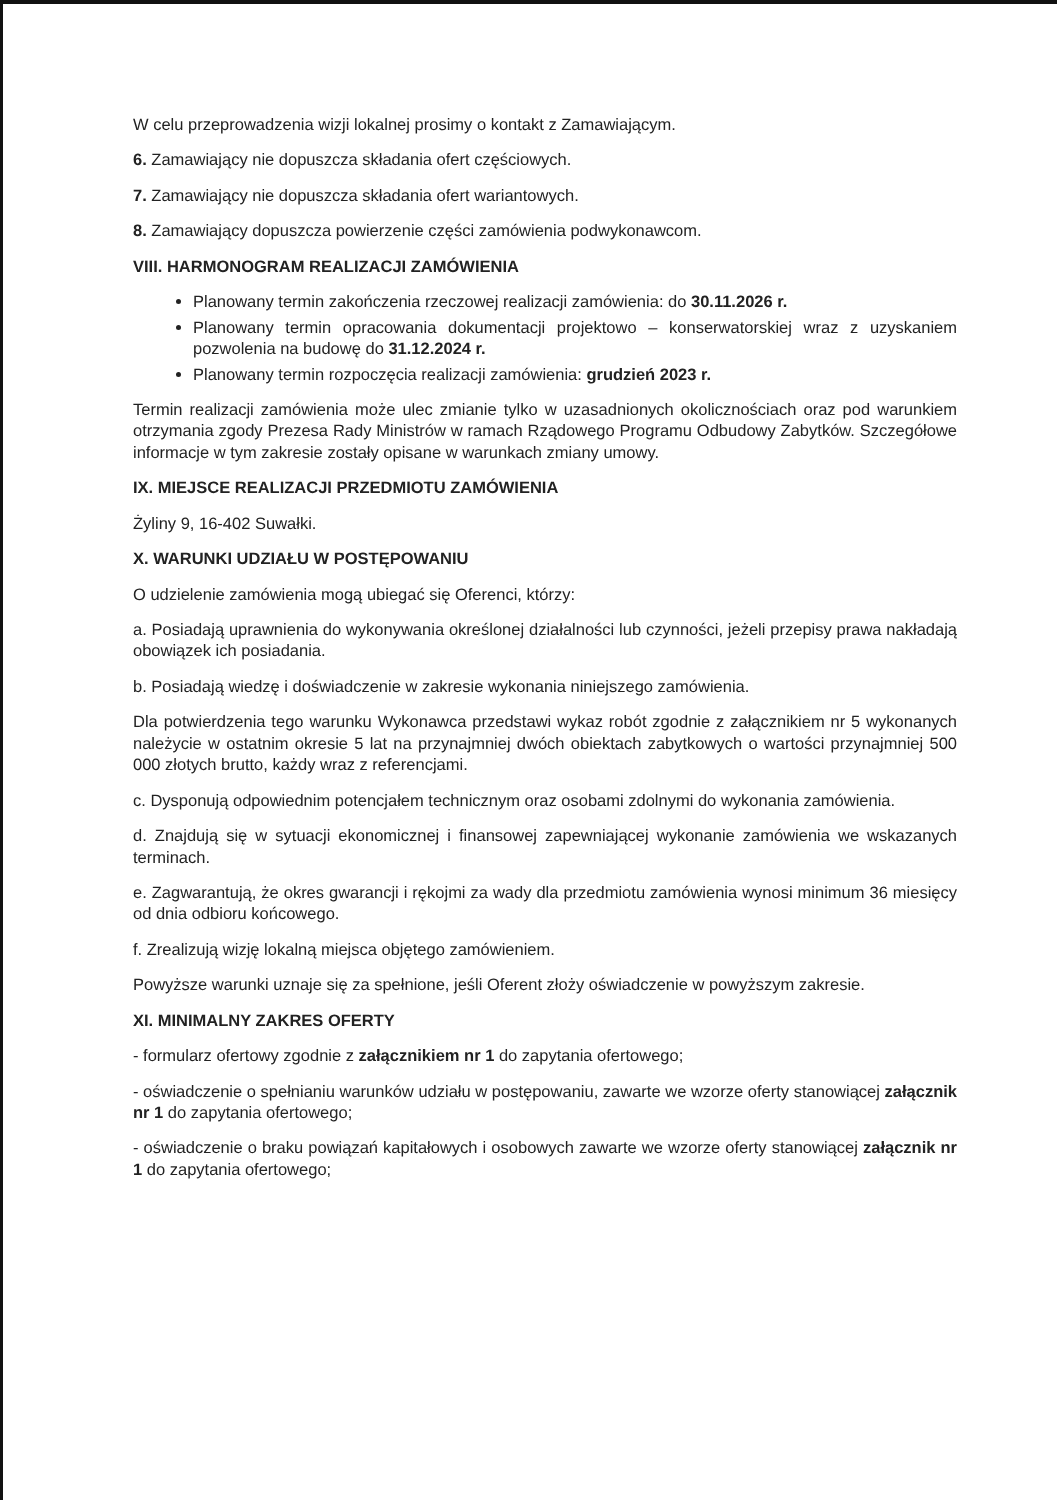W celu przeprowadzenia wizji lokalnej prosimy o kontakt z Zamawiającym.
6. Zamawiający nie dopuszcza składania ofert częściowych.
7. Zamawiający nie dopuszcza składania ofert wariantowych.
8. Zamawiający dopuszcza powierzenie części zamówienia podwykonawcom.
VIII. HARMONOGRAM REALIZACJI ZAMÓWIENIA
Planowany termin zakończenia rzeczowej realizacji zamówienia: do 30.11.2026 r.
Planowany termin opracowania dokumentacji projektowo – konserwatorskiej wraz z uzyskaniem pozwolenia na budowę do 31.12.2024 r.
Planowany termin rozpoczęcia realizacji zamówienia: grudzień 2023 r.
Termin realizacji zamówienia może ulec zmianie tylko w uzasadnionych okolicznościach oraz pod warunkiem otrzymania zgody Prezesa Rady Ministrów w ramach Rządowego Programu Odbudowy Zabytków. Szczegółowe informacje w tym zakresie zostały opisane w warunkach zmiany umowy.
IX. MIEJSCE REALIZACJI PRZEDMIOTU ZAMÓWIENIA
Żyliny 9, 16-402 Suwałki.
X. WARUNKI UDZIAŁU W POSTĘPOWANIU
O udzielenie zamówienia mogą ubiegać się Oferenci, którzy:
a. Posiadają uprawnienia do wykonywania określonej działalności lub czynności, jeżeli przepisy prawa nakładają obowiązek ich posiadania.
b. Posiadają wiedzę i doświadczenie w zakresie wykonania niniejszego zamówienia.
Dla potwierdzenia tego warunku Wykonawca przedstawi wykaz robót zgodnie z załącznikiem nr 5 wykonanych należycie w ostatnim okresie 5 lat na przynajmniej dwóch obiektach zabytkowych o wartości przynajmniej 500 000 złotych brutto, każdy wraz z referencjami.
c. Dysponują odpowiednim potencjałem technicznym oraz osobami zdolnymi do wykonania zamówienia.
d. Znajdują się w sytuacji ekonomicznej i finansowej zapewniającej wykonanie zamówienia we wskazanych terminach.
e. Zagwarantują, że okres gwarancji i rękojmi za wady dla przedmiotu zamówienia wynosi minimum 36 miesięcy od dnia odbioru końcowego.
f. Zrealizują wizję lokalną miejsca objętego zamówieniem.
Powyższe warunki uznaje się za spełnione, jeśli Oferent złoży oświadczenie w powyższym zakresie.
XI. MINIMALNY ZAKRES OFERTY
- formularz ofertowy zgodnie z załącznikiem nr 1 do zapytania ofertowego;
- oświadczenie o spełnianiu warunków udziału w postępowaniu, zawarte we wzorze oferty stanowiącej załącznik nr 1 do zapytania ofertowego;
- oświadczenie o braku powiązań kapitałowych i osobowych zawarte we wzorze oferty stanowiącej załącznik nr 1 do zapytania ofertowego;